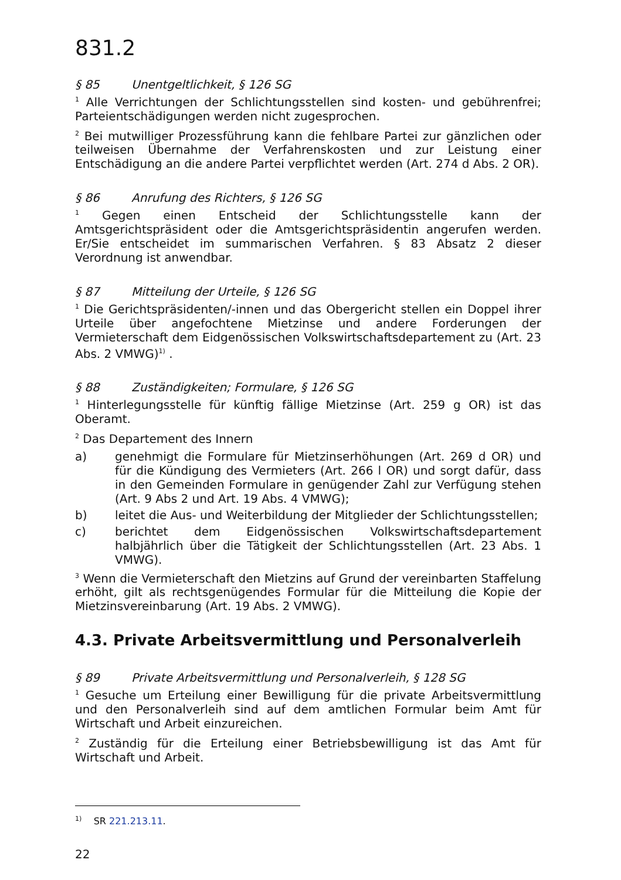831.2
§ 85 Unentgeltlichkeit, § 126 SG
<sup>1</sup> Alle Verrichtungen der Schlichtungsstellen sind kosten- und gebührenfrei; Parteientschädigungen werden nicht zugesprochen.
<sup>2</sup> Bei mutwilliger Prozessführung kann die fehlbare Partei zur gänzlichen oder teilweisen Übernahme der Verfahrenskosten und zur Leistung einer Entschädigung an die andere Partei verpflichtet werden (Art. 274 d Abs. 2 OR).
§ 86 Anrufung des Richters, § 126 SG
<sup>1</sup> Gegen einen Entscheid der Schlichtungsstelle kann der Amtsgerichtspräsident oder die Amtsgerichtspräsidentin angerufen werden. Er/Sie entscheidet im summarischen Verfahren. § 83 Absatz 2 dieser Verordnung ist anwendbar.
§ 87 Mitteilung der Urteile, § 126 SG
<sup>1</sup> Die Gerichtspräsidenten/-innen und das Obergericht stellen ein Doppel ihrer Urteile über angefochtene Mietzinse und andere Forderungen der Vermieterschaft dem Eidgenössischen Volkswirtschaftsdepartement zu (Art. 23 Abs. 2 VMWG)<sup>1)</sup> .
§ 88 Zuständigkeiten; Formulare, § 126 SG
<sup>1</sup> Hinterlegungsstelle für künftig fällige Mietzinse (Art. 259 g OR) ist das Oberamt.
<sup>2</sup> Das Departement des Innern
a) genehmigt die Formulare für Mietzinserhöhungen (Art. 269 d OR) und für die Kündigung des Vermieters (Art. 266 l OR) und sorgt dafür, dass in den Gemeinden Formulare in genügender Zahl zur Verfügung stehen (Art. 9 Abs 2 und Art. 19 Abs. 4 VMWG);
b) leitet die Aus- und Weiterbildung der Mitglieder der Schlichtungsstellen;
c) berichtet dem Eidgenössischen Volkswirtschaftsdepartement halbjährlich über die Tätigkeit der Schlichtungsstellen (Art. 23 Abs. 1 VMWG).
<sup>3</sup> Wenn die Vermieterschaft den Mietzins auf Grund der vereinbarten Staffelung erhöht, gilt als rechtsgenügendes Formular für die Mitteilung die Kopie der Mietzinsvereinbarung (Art. 19 Abs. 2 VMWG).
4.3. Private Arbeitsvermittlung und Personalverleih
§ 89 Private Arbeitsvermittlung und Personalverleih, § 128 SG
<sup>1</sup> Gesuche um Erteilung einer Bewilligung für die private Arbeitsvermittlung und den Personalverleih sind auf dem amtlichen Formular beim Amt für Wirtschaft und Arbeit einzureichen.
<sup>2</sup> Zuständig für die Erteilung einer Betriebsbewilligung ist das Amt für Wirtschaft und Arbeit.
<sup>1)</sup> SR 221.213.11.
22